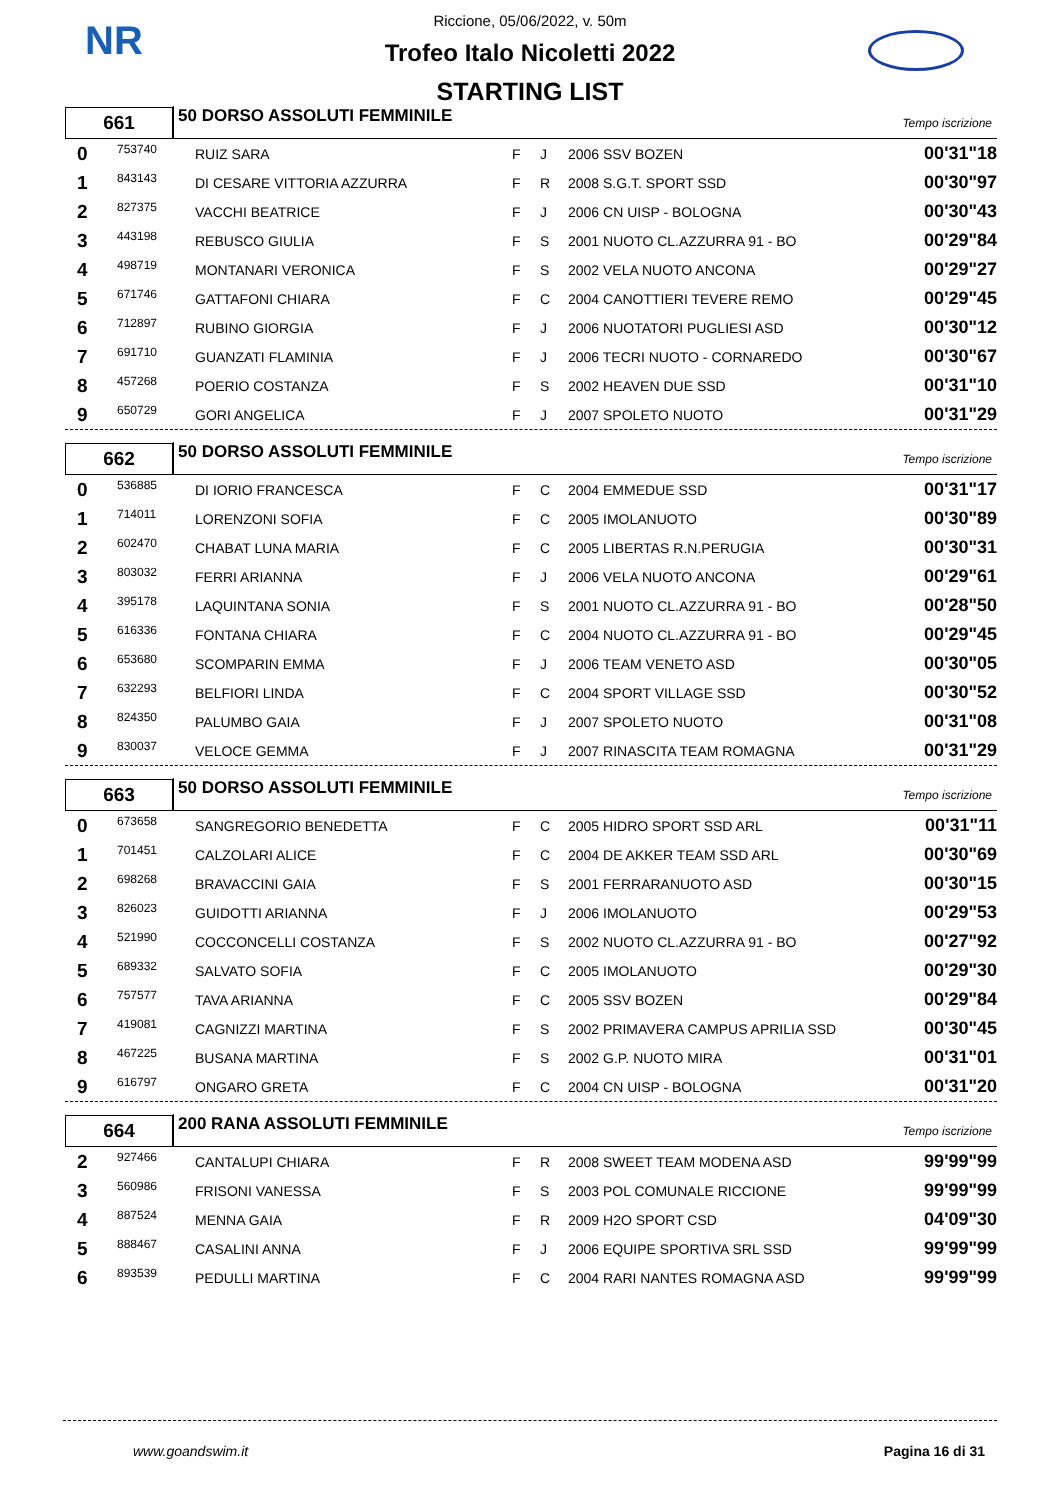NR
Riccione, 05/06/2022, v. 50m
Trofeo Italo Nicoletti 2022
STARTING LIST
661
50 DORSO ASSOLUTI FEMMINILE
Tempo iscrizione
| 0 | 753740 | RUIZ SARA | F | J | 2006 SSV BOZEN | 00'31"18 |
| 1 | 843143 | DI CESARE VITTORIA AZZURRA | F | R | 2008 S.G.T. SPORT SSD | 00'30"97 |
| 2 | 827375 | VACCHI BEATRICE | F | J | 2006 CN UISP - BOLOGNA | 00'30"43 |
| 3 | 443198 | REBUSCO GIULIA | F | S | 2001 NUOTO CL.AZZURRA 91 - BO | 00'29"84 |
| 4 | 498719 | MONTANARI VERONICA | F | S | 2002 VELA NUOTO ANCONA | 00'29"27 |
| 5 | 671746 | GATTAFONI CHIARA | F | C | 2004 CANOTTIERI TEVERE REMO | 00'29"45 |
| 6 | 712897 | RUBINO GIORGIA | F | J | 2006 NUOTATORI PUGLIESI ASD | 00'30"12 |
| 7 | 691710 | GUANZATI FLAMINIA | F | J | 2006 TECRI NUOTO - CORNAREDO | 00'30"67 |
| 8 | 457268 | POERIO COSTANZA | F | S | 2002 HEAVEN DUE SSD | 00'31"10 |
| 9 | 650729 | GORI ANGELICA | F | J | 2007 SPOLETO NUOTO | 00'31"29 |
662
50 DORSO ASSOLUTI FEMMINILE
Tempo iscrizione
| 0 | 536885 | DI IORIO FRANCESCA | F | C | 2004 EMMEDUE SSD | 00'31"17 |
| 1 | 714011 | LORENZONI SOFIA | F | C | 2005 IMOLANUOTO | 00'30"89 |
| 2 | 602470 | CHABAT LUNA MARIA | F | C | 2005 LIBERTAS R.N.PERUGIA | 00'30"31 |
| 3 | 803032 | FERRI ARIANNA | F | J | 2006 VELA NUOTO ANCONA | 00'29"61 |
| 4 | 395178 | LAQUINTANA SONIA | F | S | 2001 NUOTO CL.AZZURRA 91 - BO | 00'28"50 |
| 5 | 616336 | FONTANA CHIARA | F | C | 2004 NUOTO CL.AZZURRA 91 - BO | 00'29"45 |
| 6 | 653680 | SCOMPARIN EMMA | F | J | 2006 TEAM VENETO ASD | 00'30"05 |
| 7 | 632293 | BELFIORI LINDA | F | C | 2004 SPORT VILLAGE SSD | 00'30"52 |
| 8 | 824350 | PALUMBO GAIA | F | J | 2007 SPOLETO NUOTO | 00'31"08 |
| 9 | 830037 | VELOCE GEMMA | F | J | 2007 RINASCITA TEAM ROMAGNA | 00'31"29 |
663
50 DORSO ASSOLUTI FEMMINILE
Tempo iscrizione
| 0 | 673658 | SANGREGORIO BENEDETTA | F | C | 2005 HIDRO SPORT SSD ARL | 00'31"11 |
| 1 | 701451 | CALZOLARI ALICE | F | C | 2004 DE AKKER TEAM SSD ARL | 00'30"69 |
| 2 | 698268 | BRAVACCINI GAIA | F | S | 2001 FERRARANUOTO ASD | 00'30"15 |
| 3 | 826023 | GUIDOTTI ARIANNA | F | J | 2006 IMOLANUOTO | 00'29"53 |
| 4 | 521990 | COCCONCELLI COSTANZA | F | S | 2002 NUOTO CL.AZZURRA 91 - BO | 00'27"92 |
| 5 | 689332 | SALVATO SOFIA | F | C | 2005 IMOLANUOTO | 00'29"30 |
| 6 | 757577 | TAVA ARIANNA | F | C | 2005 SSV BOZEN | 00'29"84 |
| 7 | 419081 | CAGNIZZI MARTINA | F | S | 2002 PRIMAVERA CAMPUS APRILIA SSD | 00'30"45 |
| 8 | 467225 | BUSANA MARTINA | F | S | 2002 G.P. NUOTO MIRA | 00'31"01 |
| 9 | 616797 | ONGARO GRETA | F | C | 2004 CN UISP - BOLOGNA | 00'31"20 |
664
200 RANA ASSOLUTI FEMMINILE
Tempo iscrizione
| 2 | 927466 | CANTALUPI CHIARA | F | R | 2008 SWEET TEAM MODENA ASD | 99'99"99 |
| 3 | 560986 | FRISONI VANESSA | F | S | 2003 POL COMUNALE RICCIONE | 99'99"99 |
| 4 | 887524 | MENNA GAIA | F | R | 2009 H2O SPORT CSD | 04'09"30 |
| 5 | 888467 | CASALINI ANNA | F | J | 2006 EQUIPE SPORTIVA SRL SSD | 99'99"99 |
| 6 | 893539 | PEDULLI MARTINA | F | C | 2004 RARI NANTES ROMAGNA ASD | 99'99"99 |
www.goandswim.it Pagina 16 di 31